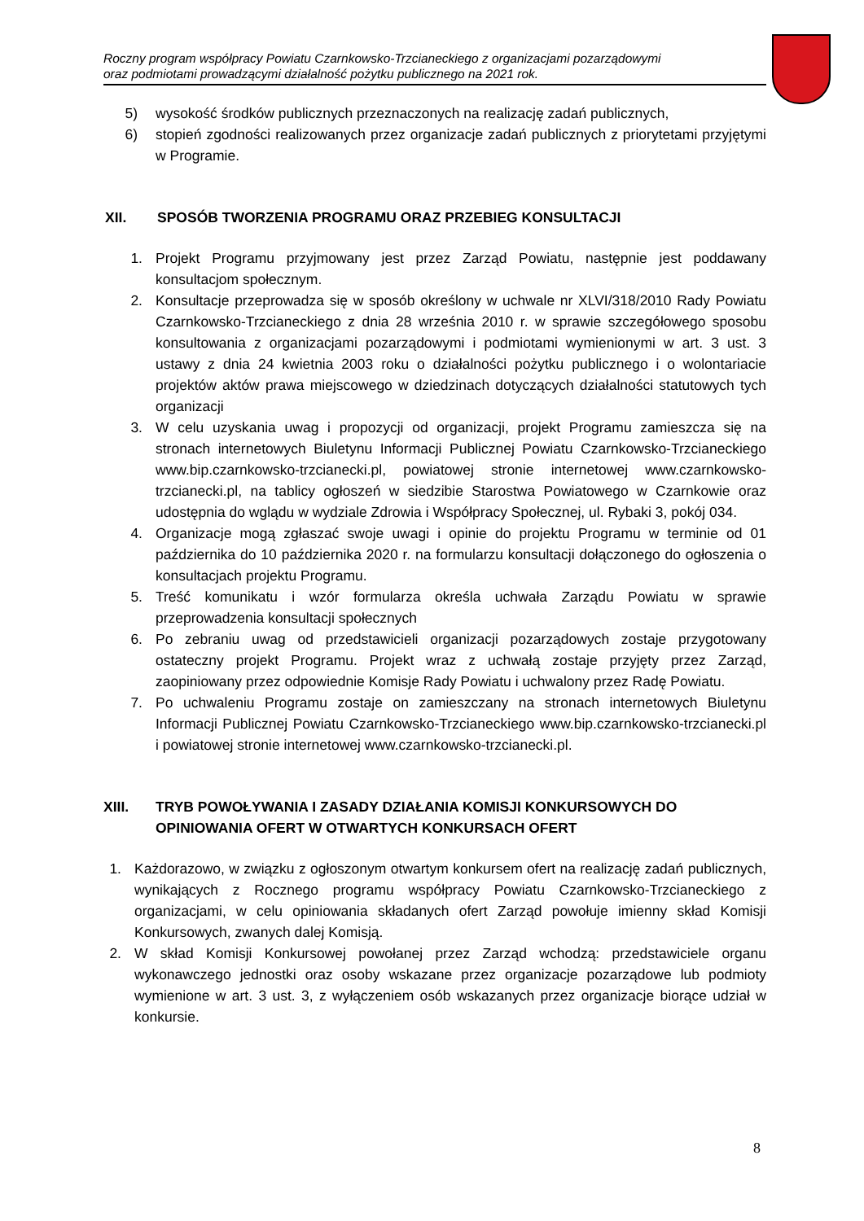Roczny program współpracy Powiatu Czarnkowsko-Trzcianeckiego z organizacjami pozarządowymi
oraz podmiotami prowadzącymi działalność pożytku publicznego na 2021 rok.
5) wysokość środków publicznych przeznaczonych na realizację zadań publicznych,
6) stopień zgodności realizowanych przez organizacje zadań publicznych z priorytetami przyjętymi w Programie.
XII. SPOSÓB TWORZENIA PROGRAMU ORAZ PRZEBIEG KONSULTACJI
1. Projekt Programu przyjmowany jest przez Zarząd Powiatu, następnie jest poddawany konsultacjom społecznym.
2. Konsultacje przeprowadza się w sposób określony w uchwale nr XLVI/318/2010 Rady Powiatu Czarnkowsko-Trzcianeckiego z dnia 28 września 2010 r. w sprawie szczegółowego sposobu konsultowania z organizacjami pozarządowymi i podmiotami wymienionymi w art. 3 ust. 3 ustawy z dnia 24 kwietnia 2003 roku o działalności pożytku publicznego i o wolontariacie projektów aktów prawa miejscowego w dziedzinach dotyczących działalności statutowych tych organizacji
3. W celu uzyskania uwag i propozycji od organizacji, projekt Programu zamieszcza się na stronach internetowych Biuletynu Informacji Publicznej Powiatu Czarnkowsko-Trzcianeckiego www.bip.czarnkowsko-trzcianecki.pl, powiatowej stronie internetowej www.czarnkowsko-trzcianecki.pl, na tablicy ogłoszeń w siedzibie Starostwa Powiatowego w Czarnkowie oraz udostępnia do wglądu w wydziale Zdrowia i Współpracy Społecznej, ul. Rybaki 3, pokój 034.
4. Organizacje mogą zgłaszać swoje uwagi i opinie do projektu Programu w terminie od 01 października do 10 października 2020 r. na formularzu konsultacji dołączonego do ogłoszenia o konsultacjach projektu Programu.
5. Treść komunikatu i wzór formularza określa uchwała Zarządu Powiatu w sprawie przeprowadzenia konsultacji społecznych
6. Po zebraniu uwag od przedstawicieli organizacji pozarządowych zostaje przygotowany ostateczny projekt Programu. Projekt wraz z uchwałą zostaje przyjęty przez Zarząd, zaopiniowany przez odpowiednie Komisje Rady Powiatu i uchwalony przez Radę Powiatu.
7. Po uchwaleniu Programu zostaje on zamieszczany na stronach internetowych Biuletynu Informacji Publicznej Powiatu Czarnkowsko-Trzcianeckiego www.bip.czarnkowsko-trzcianecki.pl i powiatowej stronie internetowej www.czarnkowsko-trzcianecki.pl.
XIII. TRYB POWOŁYWANIA I ZASADY DZIAŁANIA KOMISJI KONKURSOWYCH DO OPINIOWANIA OFERT W OTWARTYCH KONKURSACH OFERT
1. Każdorazowo, w związku z ogłoszonym otwartym konkursem ofert na realizację zadań publicznych, wynikających z Rocznego programu współpracy Powiatu Czarnkowsko-Trzcianeckiego z organizacjami, w celu opiniowania składanych ofert Zarząd powołuje imienny skład Komisji Konkursowych, zwanych dalej Komisją.
2. W skład Komisji Konkursowej powołanej przez Zarząd wchodzą: przedstawiciele organu wykonawczego jednostki oraz osoby wskazane przez organizacje pozarządowe lub podmioty wymienione w art. 3 ust. 3, z wyłączeniem osób wskazanych przez organizacje biorące udział w konkursie.
8